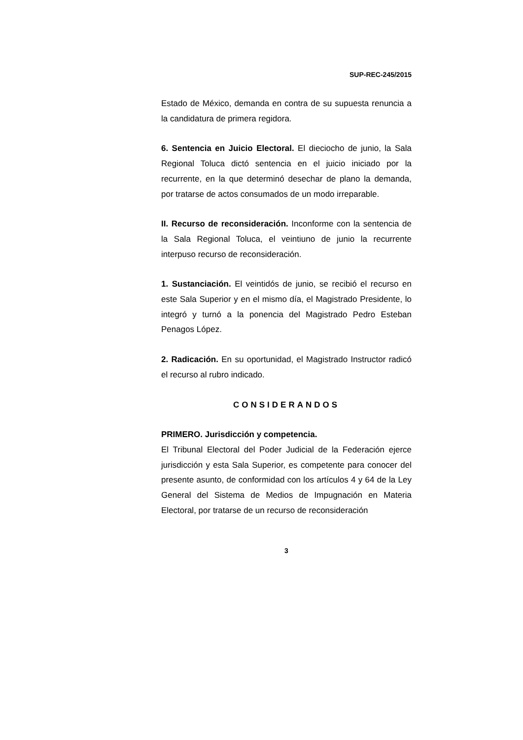SUP-REC-245/2015
Estado de México, demanda en contra de su supuesta renuncia a la candidatura de primera regidora.
6. Sentencia en Juicio Electoral. El dieciocho de junio, la Sala Regional Toluca dictó sentencia en el juicio iniciado por la recurrente, en la que determinó desechar de plano la demanda, por tratarse de actos consumados de un modo irreparable.
II. Recurso de reconsideración. Inconforme con la sentencia de la Sala Regional Toluca, el veintiuno de junio la recurrente interpuso recurso de reconsideración.
1. Sustanciación. El veintidós de junio, se recibió el recurso en este Sala Superior y en el mismo día, el Magistrado Presidente, lo integró y turnó a la ponencia del Magistrado Pedro Esteban Penagos López.
2. Radicación. En su oportunidad, el Magistrado Instructor radicó el recurso al rubro indicado.
CONSIDERANDOS
PRIMERO. Jurisdicción y competencia.
El Tribunal Electoral del Poder Judicial de la Federación ejerce jurisdicción y esta Sala Superior, es competente para conocer del presente asunto, de conformidad con los artículos 4 y 64 de la Ley General del Sistema de Medios de Impugnación en Materia Electoral, por tratarse de un recurso de reconsideración
3